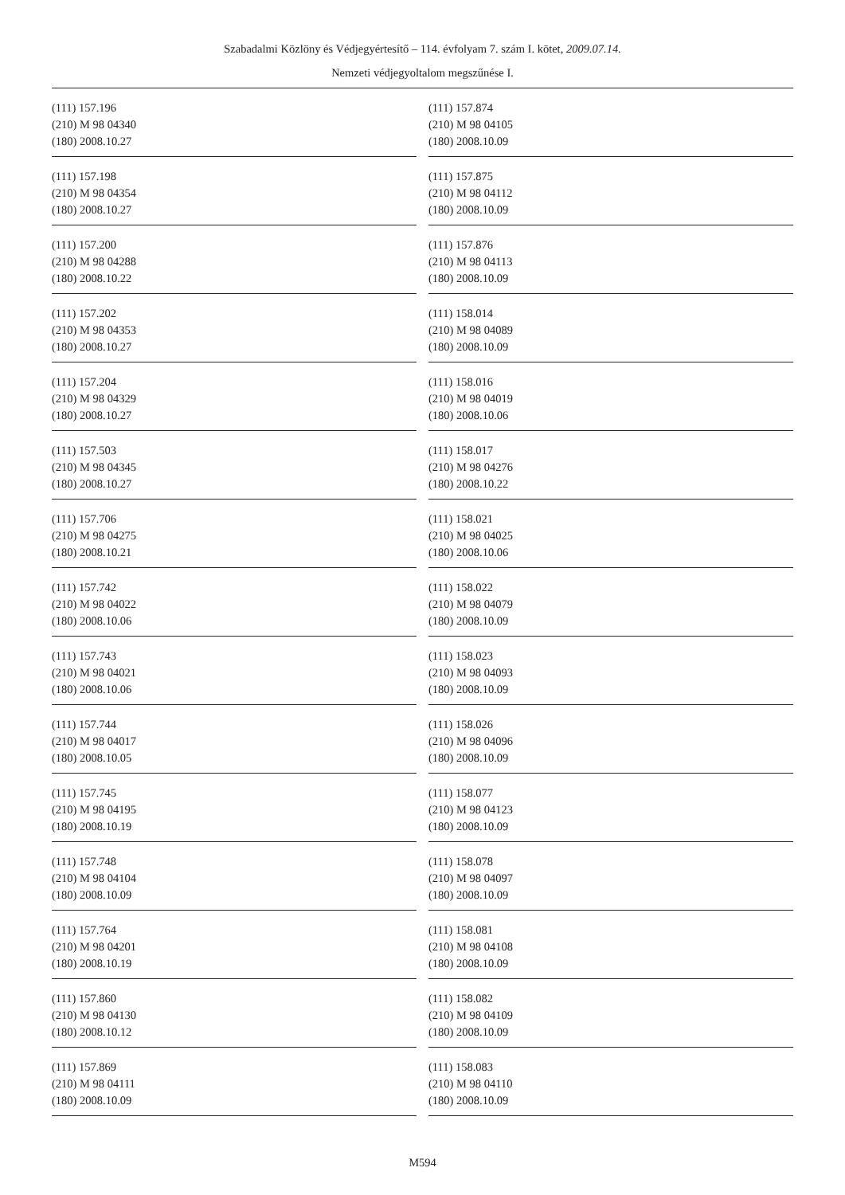Szabadalmi Közlöny és Védjegyértesítő – 114. évfolyam 7. szám I. kötet, 2009.07.14.
Nemzeti védjegyoltalom megszűnése I.
(111) 157.196
(210) M 98 04340
(180) 2008.10.27
(111) 157.198
(210) M 98 04354
(180) 2008.10.27
(111) 157.200
(210) M 98 04288
(180) 2008.10.22
(111) 157.202
(210) M 98 04353
(180) 2008.10.27
(111) 157.204
(210) M 98 04329
(180) 2008.10.27
(111) 157.503
(210) M 98 04345
(180) 2008.10.27
(111) 157.706
(210) M 98 04275
(180) 2008.10.21
(111) 157.742
(210) M 98 04022
(180) 2008.10.06
(111) 157.743
(210) M 98 04021
(180) 2008.10.06
(111) 157.744
(210) M 98 04017
(180) 2008.10.05
(111) 157.745
(210) M 98 04195
(180) 2008.10.19
(111) 157.748
(210) M 98 04104
(180) 2008.10.09
(111) 157.764
(210) M 98 04201
(180) 2008.10.19
(111) 157.860
(210) M 98 04130
(180) 2008.10.12
(111) 157.869
(210) M 98 04111
(180) 2008.10.09
(111) 157.874
(210) M 98 04105
(180) 2008.10.09
(111) 157.875
(210) M 98 04112
(180) 2008.10.09
(111) 157.876
(210) M 98 04113
(180) 2008.10.09
(111) 158.014
(210) M 98 04089
(180) 2008.10.09
(111) 158.016
(210) M 98 04019
(180) 2008.10.06
(111) 158.017
(210) M 98 04276
(180) 2008.10.22
(111) 158.021
(210) M 98 04025
(180) 2008.10.06
(111) 158.022
(210) M 98 04079
(180) 2008.10.09
(111) 158.023
(210) M 98 04093
(180) 2008.10.09
(111) 158.026
(210) M 98 04096
(180) 2008.10.09
(111) 158.077
(210) M 98 04123
(180) 2008.10.09
(111) 158.078
(210) M 98 04097
(180) 2008.10.09
(111) 158.081
(210) M 98 04108
(180) 2008.10.09
(111) 158.082
(210) M 98 04109
(180) 2008.10.09
(111) 158.083
(210) M 98 04110
(180) 2008.10.09
M594